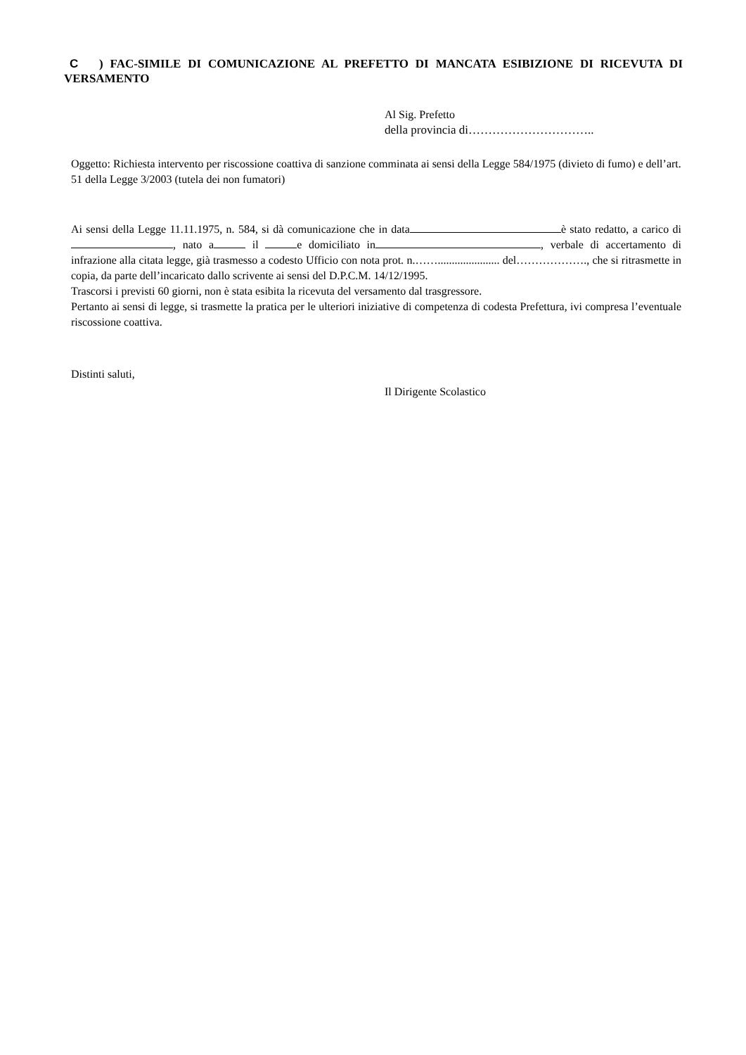C ) FAC-SIMILE DI COMUNICAZIONE AL PREFETTO DI MANCATA ESIBIZIONE DI RICEVUTA DI VERSAMENTO
Al Sig. Prefetto
della provincia di…………………………..
Oggetto: Richiesta intervento per riscossione coattiva di sanzione comminata ai sensi della Legge 584/1975 (divieto di fumo) e dell’art. 51 della Legge 3/2003 (tutela dei non fumatori)
Ai sensi della Legge 11.11.1975, n. 584, si dà comunicazione che in data è stato redatto, a carico di , nato a il e domiciliato in , verbale di accertamento di infrazione alla citata legge, già trasmesso a codesto Ufficio con nota prot. n.……...................... del………………., che si ritrasmette in copia, da parte dell’incaricato dallo scrivente ai sensi del D.P.C.M. 14/12/1995.
Trascorsi i previsti 60 giorni, non è stata esibita la ricevuta del versamento dal trasgressore.
Pertanto ai sensi di legge, si trasmette la pratica per le ulteriori iniziative di competenza di codesta Prefettura, ivi compresa l’eventuale riscossione coattiva.
Distinti saluti,
Il Dirigente Scolastico